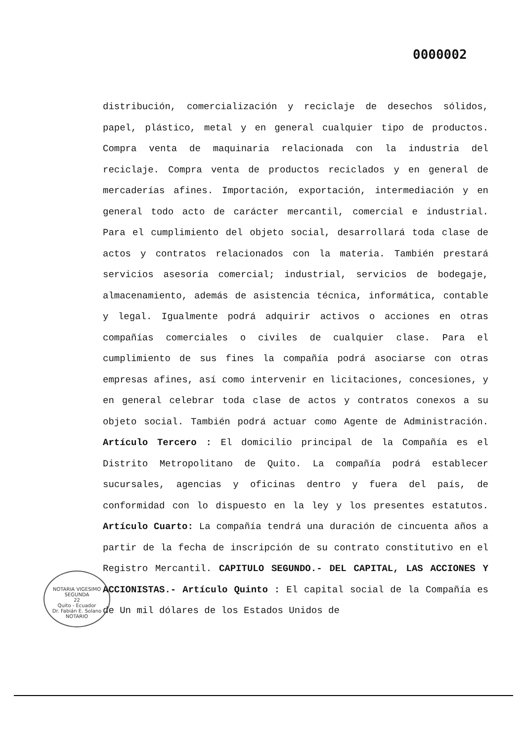0000002
distribución, comercialización y reciclaje de desechos sólidos, papel, plástico, metal y en general cualquier tipo de productos. Compra venta de maquinaria relacionada con la industria del reciclaje. Compra venta de productos reciclados y en general de mercaderías afines. Importación, exportación, intermediación y en general todo acto de carácter mercantil, comercial e industrial. Para el cumplimiento del objeto social, desarrollará toda clase de actos y contratos relacionados con la materia. También prestará servicios asesoría comercial; industrial, servicios de bodegaje, almacenamiento, además de asistencia técnica, informática, contable y legal. Igualmente podrá adquirir activos o acciones en otras compañías comerciales o civiles de cualquier clase. Para el cumplimiento de sus fines la compañía podrá asociarse con otras empresas afines, así como intervenir en licitaciones, concesiones, y en general celebrar toda clase de actos y contratos conexos a su objeto social. También podrá actuar como Agente de Administración. Artículo Tercero : El domicilio principal de la Compañía es el Distrito Metropolitano de Quito. La compañía podrá establecer sucursales, agencias y oficinas dentro y fuera del país, de conformidad con lo dispuesto en la ley y los presentes estatutos. Artículo Cuarto: La compañía tendrá una duración de cincuenta años a partir de la fecha de inscripción de su contrato constitutivo en el Registro Mercantil. CAPITULO SEGUNDO.- DEL CAPITAL, LAS ACCIONES Y ACCIONISTAS.- Artículo Quinto : El capital social de la Compañía es de Un mil dólares de los Estados Unidos de
NOTARIA VIGESIMO SEGUNDA
22
Quito - Ecuador
Dr. Fabián E. Solano
NOTARIO